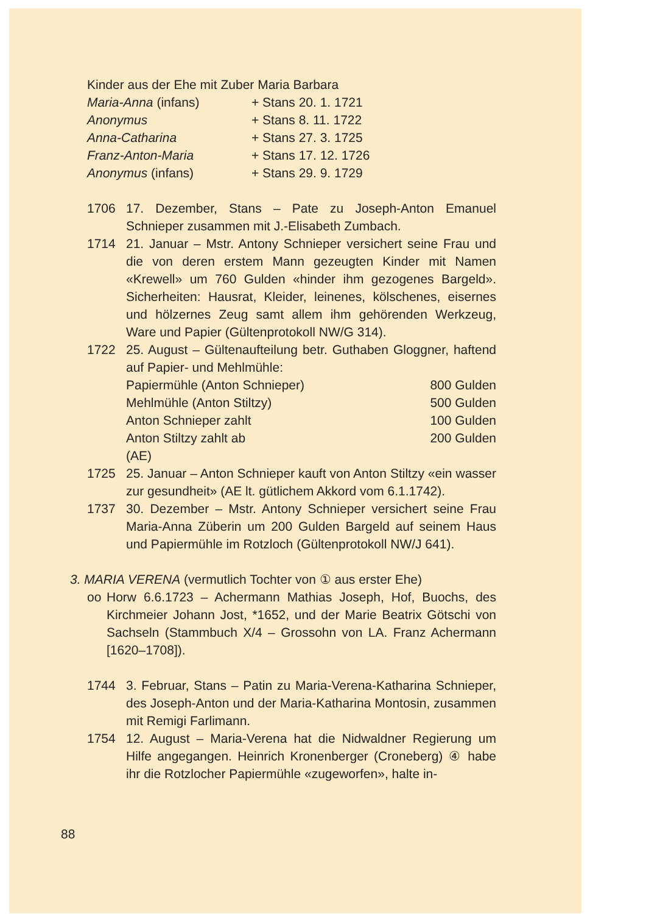Kinder aus der Ehe mit Zuber Maria Barbara
| Maria-Anna (infans) | + Stans 20. 1. 1721 |
| Anonymus | + Stans 8. 11. 1722 |
| Anna-Catharina | + Stans 27. 3. 1725 |
| Franz-Anton-Maria | + Stans 17. 12. 1726 |
| Anonymus (infans) | + Stans 29. 9. 1729 |
1706 17. Dezember, Stans – Pate zu Joseph-Anton Emanuel Schnieper zusammen mit J.-Elisabeth Zumbach.
1714 21. Januar – Mstr. Antony Schnieper versichert seine Frau und die von deren erstem Mann gezeugten Kinder mit Namen «Krewell» um 760 Gulden «hinder ihm gezogenes Bargeld». Sicherheiten: Hausrat, Kleider, leinenes, kölschenes, eisernes und hölzernes Zeug samt allem ihm gehörenden Werkzeug, Ware und Papier (Gültenprotokoll NW/G 314).
1722 25. August – Gültenaufteilung betr. Guthaben Gloggner, haftend auf Papier- und Mehlmühle:
| Papiermühle (Anton Schnieper) | 800 Gulden |
| Mehlmühle (Anton Stiltzy) | 500 Gulden |
| Anton Schnieper zahlt | 100 Gulden |
| Anton Stiltzy zahlt ab | 200 Gulden |
(AE)
1725 25. Januar – Anton Schnieper kauft von Anton Stiltzy «ein wasser zur gesundheit» (AE lt. gütlichem Akkord vom 6.1.1742).
1737 30. Dezember – Mstr. Antony Schnieper versichert seine Frau Maria-Anna Züberin um 200 Gulden Bargeld auf seinem Haus und Papiermühle im Rotzloch (Gültenprotokoll NW/J 641).
3. MARIA VERENA (vermutlich Tochter von ① aus erster Ehe)
oo Horw 6.6.1723 – Achermann Mathias Joseph, Hof, Buochs, des Kirchmeier Johann Jost, *1652, und der Marie Beatrix Götschi von Sachseln (Stammbuch X/4 – Grossohn von LA. Franz Achermann [1620–1708]).
1744 3. Februar, Stans – Patin zu Maria-Verena-Katharina Schnieper, des Joseph-Anton und der Maria-Katharina Montosin, zusammen mit Remigi Farlimann.
1754 12. August – Maria-Verena hat die Nidwaldner Regierung um Hilfe angegangen. Heinrich Kronenberger (Croneberg) ④ habe ihr die Rotzlocher Papiermühle «zugeworfen», halte in-
88